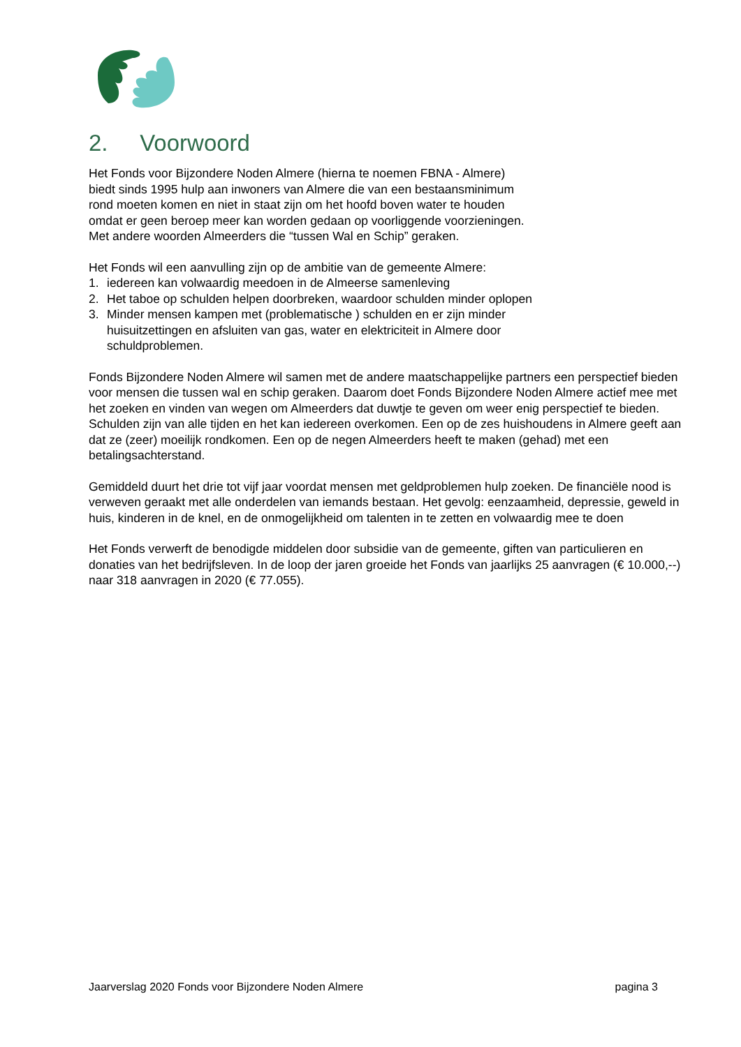2. Voorwoord
Het Fonds voor Bijzondere Noden Almere (hierna te noemen FBNA - Almere)
biedt sinds 1995 hulp aan inwoners van Almere die van een bestaansminimum
rond moeten komen en niet in staat zijn om het hoofd boven water te houden
omdat er geen beroep meer kan worden gedaan op voorliggende voorzieningen.
Met andere woorden Almeerders die “tussen Wal en Schip” geraken.
Het Fonds wil een aanvulling zijn op de ambitie van de gemeente Almere:
1. iedereen kan volwaardig meedoen in de Almeerse samenleving
2. Het taboe op schulden helpen doorbreken, waardoor schulden minder oplopen
3. Minder mensen kampen met (problematische ) schulden en er zijn minder huisuitzettingen en afsluiten van gas, water en elektriciteit in Almere door schuldproblemen.
Fonds Bijzondere Noden Almere wil samen met de andere maatschappelijke partners een perspectief bieden voor mensen die tussen wal en schip geraken. Daarom doet Fonds Bijzondere Noden Almere actief mee met het zoeken en vinden van wegen om Almeerders dat duwtje te geven om weer enig perspectief te bieden.
Schulden zijn van alle tijden en het kan iedereen overkomen. Een op de zes huishoudens in Almere geeft aan dat ze (zeer) moeilijk rondkomen. Een op de negen Almeerders heeft te maken (gehad) met een betalingsachterstand.
Gemiddeld duurt het drie tot vijf jaar voordat mensen met geldproblemen hulp zoeken. De financiële nood is verweven geraakt met alle onderdelen van iemands bestaan. Het gevolg: eenzaamheid, depressie, geweld in huis, kinderen in de knel, en de onmogelijkheid om talenten in te zetten en volwaardig mee te doen
Het Fonds verwerft de benodigde middelen door subsidie van de gemeente, giften van particulieren en donaties van het bedrijfsleven. In de loop der jaren groeide het Fonds van jaarlijks 25 aanvragen (€ 10.000,--) naar 318 aanvragen in 2020 (€ 77.055).
Jaarverslag 2020 Fonds voor Bijzondere Noden Almere pagina 3